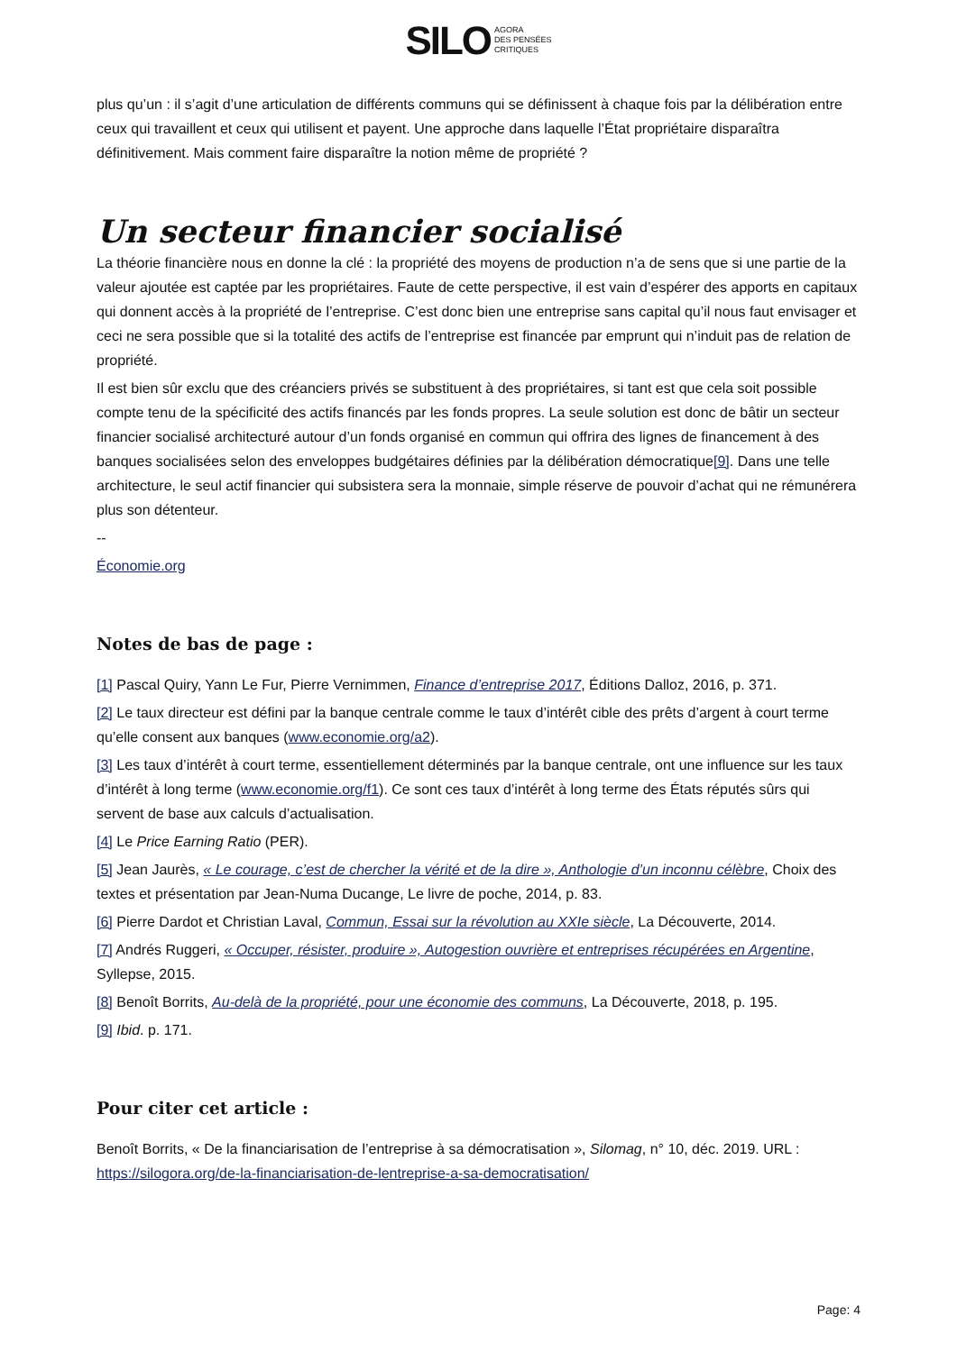SILO AGORA
DES PENSÉES
CRITIQUES
plus qu’un : il s’agit d’une articulation de différents communs qui se définissent à chaque fois par la délibération entre ceux qui travaillent et ceux qui utilisent et payent. Une approche dans laquelle l’État propriétaire disparaîtra définitivement. Mais comment faire disparaître la notion même de propriété ?
Un secteur financier socialisé
La théorie financière nous en donne la clé : la propriété des moyens de production n’a de sens que si une partie de la valeur ajoutée est captée par les propriétaires. Faute de cette perspective, il est vain d’espérer des apports en capitaux qui donnent accès à la propriété de l’entreprise. C’est donc bien une entreprise sans capital qu’il nous faut envisager et ceci ne sera possible que si la totalité des actifs de l’entreprise est financée par emprunt qui n’induit pas de relation de propriété.
Il est bien sûr exclu que des créanciers privés se substituent à des propriétaires, si tant est que cela soit possible compte tenu de la spécificité des actifs financés par les fonds propres. La seule solution est donc de bâtir un secteur financier socialisé architecturé autour d’un fonds organisé en commun qui offrira des lignes de financement à des banques socialisées selon des enveloppes budgétaires définies par la délibération démocratique[9]. Dans une telle architecture, le seul actif financier qui subsistera sera la monnaie, simple réserve de pouvoir d’achat qui ne rémunérera plus son détenteur.
--
Économie.org
Notes de bas de page :
[1] Pascal Quiry, Yann Le Fur, Pierre Vernimmen, Finance d’entreprise 2017, Éditions Dalloz, 2016, p. 371.
[2] Le taux directeur est défini par la banque centrale comme le taux d’intérêt cible des prêts d’argent à court terme qu’elle consent aux banques (www.economie.org/a2).
[3] Les taux d’intérêt à court terme, essentiellement déterminés par la banque centrale, ont une influence sur les taux d’intérêt à long terme (www.economie.org/f1). Ce sont ces taux d’intérêt à long terme des États réputés sûrs qui servent de base aux calculs d’actualisation.
[4] Le Price Earning Ratio (PER).
[5] Jean Jaurès, « Le courage, c’est de chercher la vérité et de la dire », Anthologie d’un inconnu célèbre, Choix des textes et présentation par Jean-Numa Ducange, Le livre de poche, 2014, p. 83.
[6] Pierre Dardot et Christian Laval, Commun, Essai sur la révolution au XXIe siècle, La Découverte, 2014.
[7] Andrés Ruggeri, « Occuper, résister, produire », Autogestion ouvrière et entreprises récupérées en Argentine, Syllepse, 2015.
[8] Benoît Borrits, Au-delà de la propriété, pour une économie des communs, La Découverte, 2018, p. 195.
[9] Ibid. p. 171.
Pour citer cet article :
Benoît Borrits, « De la financiarisation de l’entreprise à sa démocratisation », Silomag, n° 10, déc. 2019. URL : https://silogora.org/de-la-financiarisation-de-lentreprise-a-sa-democratisation/
Page: 4